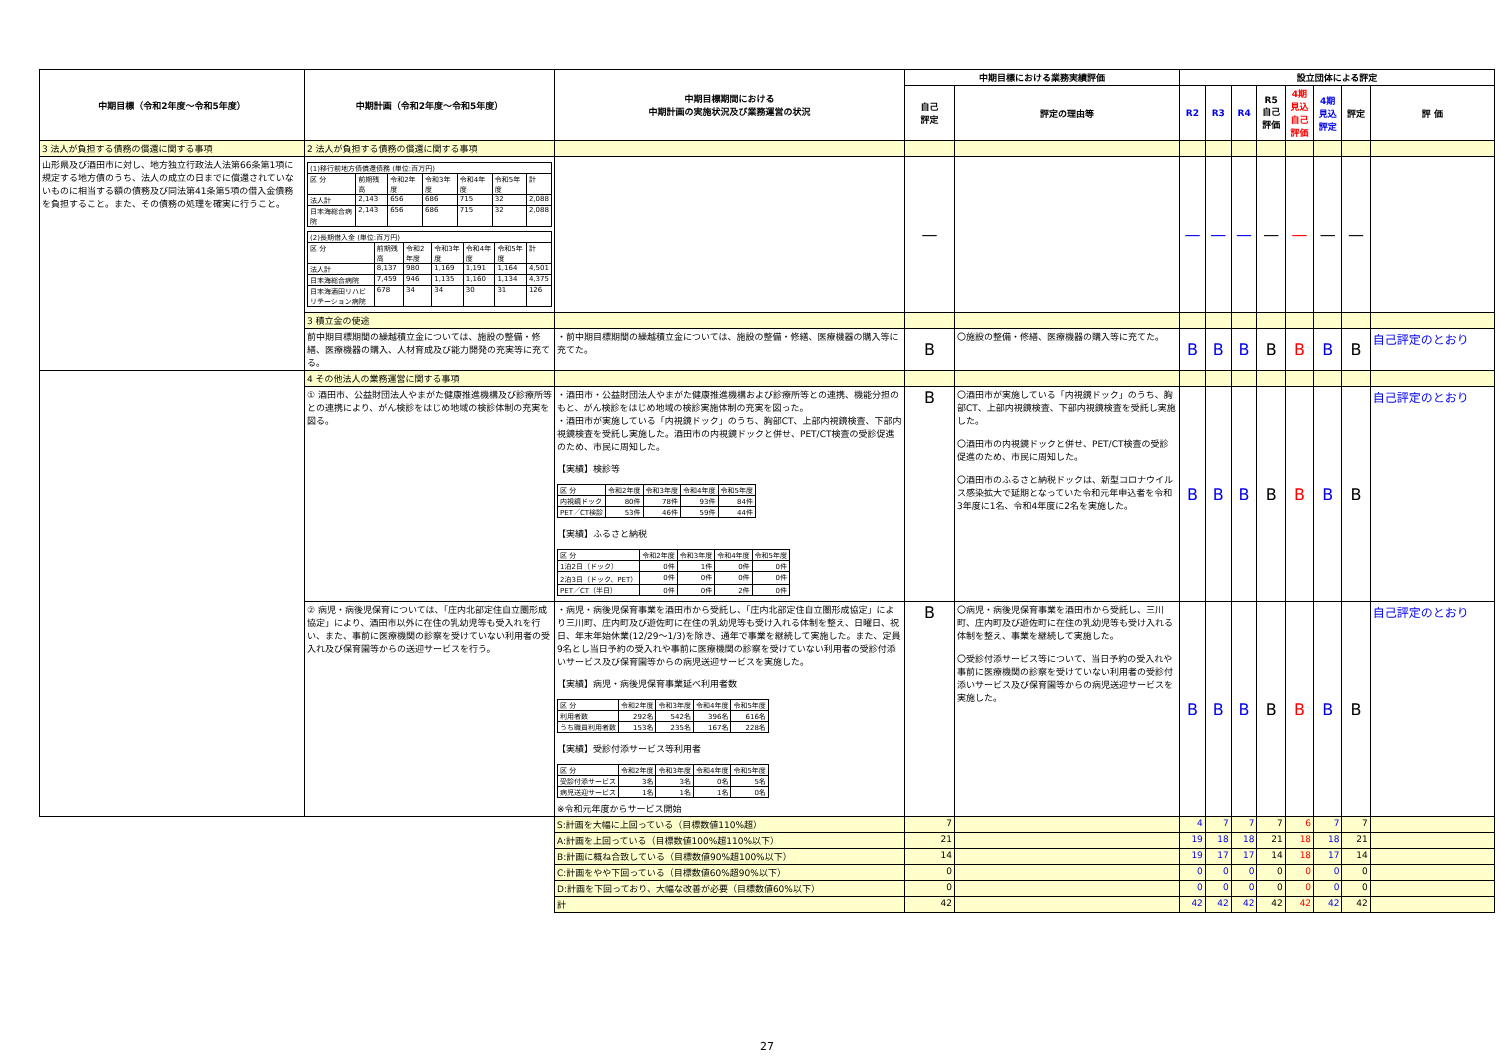| 中期目標（令和2年度～令和5年度） | 中期計画（令和2年度～令和5年度） | 中期目標期間における 中期計画の実施状況及び業務運営の状況 | 中期目標における業務実績評価 | | 設立団体による評定 | | | | | | | |
| --- | --- | --- | --- | --- | --- | --- | --- | --- | --- | --- | --- | --- |
| | | | 自己 評定 | 評定の理由等 | R2 | R3 | R4 | R5 自己 評価 | 4期 見込 自己 評価 | 4期 見込 評定 | 評定 | 評 価 |
| 3 法人が負担する債務の償還に関する事項 | 2 法人が負担する債務の償還に関する事項 | | | | | | | | | | | |
| 山形県及び酒田市に対し、地方独立行政法人法第66条第1項に規定する地方債のうち、法人の成立の日までに償還されていないものに相当する額の債務及び同法第41条第5項の借入金債務を負担すること。また、その債務の処理を確実に行うこと。 | / (1)移行前地方債償還債務 (単位:百万円) / / / / / / / / 区 分 / 前期残高 / 令和2年度 / 令和3年度 / 令和4年度 / 令和5年度 / 計 / / 法人計 / 2,143 / 656 / 686 / 715 / 32 / 2,088 / / 日本海総合病院 / 2,143 / 656 / 686 / 715 / 32 / 2,088 / / (2)長期借入金 (単位:百万円) / / / / / / / / 区 分 / 前期残高 / 令和2年度 / 令和3年度 / 令和4年度 / 令和5年度 / 計 / / 法人計 / 8,137 / 980 / 1,169 / 1,191 / 1,164 / 4,501 / / 日本海総合病院 / 7,459 / 946 / 1,135 / 1,160 / 1,134 / 4,375 / / 日本海酒田リハビリテーション病院 / 678 / 34 / 34 / 30 / 31 / 126 / | | — | | — | — | — | — | — | — | — | |
| | 3 積立金の使途 | | | | | | | | | | | |
| | 前中期目標期間の繰越積立金については、施設の整備・修繕、医療機器の購入、人材育成及び能力開発の充実等に充てる。 | ・前中期目標期間の繰越積立金については、施設の整備・修繕、医療機器の購入等に充てた。 | B | 〇施設の整備・修繕、医療機器の購入等に充てた。 | B | B | B | B | B | B | B | 自己評定のとおり |
| | 4 その他法人の業務運営に関する事項 | | | | | | | | | | | |
| | ① 酒田市、公益財団法人やまがた健康推進機構及び診療所等との連携により、がん検診をはじめ地域の検診体制の充実を図る。 | ・酒田市・公益財団法人やまがた健康推進機構および診療所等との連携、機能分担のもと、がん検診をはじめ地域の検診実施体制の充実を図った。 ・酒田市が実施している「内視鏡ドック」のうち、胸部CT、上部内視鏡検査、下部内視鏡検査を受託し実施した。酒田市の内視鏡ドックと併せ、PET/CT検査の受診促進のため、市民に周知した。 【実績】検診等 / 区 分 / 令和2年度 / 令和3年度 / 令和4年度 / 令和5年度 / / 内視鏡ドック / 80件 / 78件 / 93件 / 84件 / / PET／CT検診 / 53件 / 46件 / 59件 / 44件 / 【実績】ふるさと納税 / 区 分 / 令和2年度 / 令和3年度 / 令和4年度 / 令和5年度 / / 1泊2日（ドック） / 0件 / 1件 / 0件 / 0件 / / 2泊3日（ドック、PET） / 0件 / 0件 / 0件 / 0件 / / PET／CT（半日） / 0件 / 0件 / 2件 / 0件 / | B | 〇酒田市が実施している「内視鏡ドック」のうち、胸部CT、上部内視鏡検査、下部内視鏡検査を受託し実施した。 〇酒田市の内視鏡ドックと併せ、PET/CT検査の受診促進のため、市民に周知した。 〇酒田市のふるさと納税ドックは、新型コロナウイルス感染拡大で延期となっていた令和元年申込者を令和3年度に1名、令和4年度に2名を実施した。 | B | B | B | B | B | B | B | 自己評定のとおり |
| | ② 病児・病後児保育については、「庄内北部定住自立圏形成協定」により、酒田市以外に在住の乳幼児等も受入れを行い、また、事前に医療機関の診察を受けていない利用者の受入れ及び保育園等からの送迎サービスを行う。 | ・病児・病後児保育事業を酒田市から受託し、「庄内北部定住自立圏形成協定」により三川町、庄内町及び遊佐町に在住の乳幼児等も受け入れる体制を整え、日曜日、祝日、年末年始休業(12/29～1/3)を除き、通年で事業を継続して実施した。また、定員9名とし当日予約の受入れや事前に医療機関の診察を受けていない利用者の受診付添いサービス及び保育園等からの病児送迎サービスを実施した。 【実績】病児・病後児保育事業延べ利用者数 / 区 分 / 令和2年度 / 令和3年度 / 令和4年度 / 令和5年度 / / 利用者数 / 292名 / 542名 / 396名 / 616名 / / うち職員利用者数 / 153名 / 235名 / 167名 / 228名 / 【実績】受診付添サービス等利用者 / 区 分 / 令和2年度 / 令和3年度 / 令和4年度 / 令和5年度 / / 受診付添サービス / 3名 / 3名 / 0名 / 5名 / / 病児送迎サービス / 1名 / 1名 / 1名 / 0名 / ※令和元年度からサービス開始 | B | 〇病児・病後児保育事業を酒田市から受託し、三川町、庄内町及び遊佐町に在住の乳幼児等も受け入れる体制を整え、事業を継続して実施した。 〇受診付添サービス等について、当日予約の受入れや事前に医療機関の診察を受けていない利用者の受診付添いサービス及び保育園等からの病児送迎サービスを実施した。 | B | B | B | B | B | B | B | 自己評定のとおり |
| | | S:計画を大幅に上回っている（目標数値110%超） | 7 | | 4 | 7 | 7 | 7 | 6 | 7 | 7 | |
| | | A:計画を上回っている（目標数値100%超110%以下） | 21 | | 19 | 18 | 18 | 21 | 18 | 18 | 21 | |
| | | B:計画に概ね合致している（目標数値90%超100%以下） | 14 | | 19 | 17 | 17 | 14 | 18 | 17 | 14 | |
| | | C:計画をやや下回っている（目標数値60%超90%以下） | 0 | | 0 | 0 | 0 | 0 | 0 | 0 | 0 | |
| | | D:計画を下回っており、大幅な改善が必要（目標数値60%以下） | 0 | | 0 | 0 | 0 | 0 | 0 | 0 | 0 | |
| | | 計 | 42 | | 42 | 42 | 42 | 42 | 42 | 42 | 42 | |
27